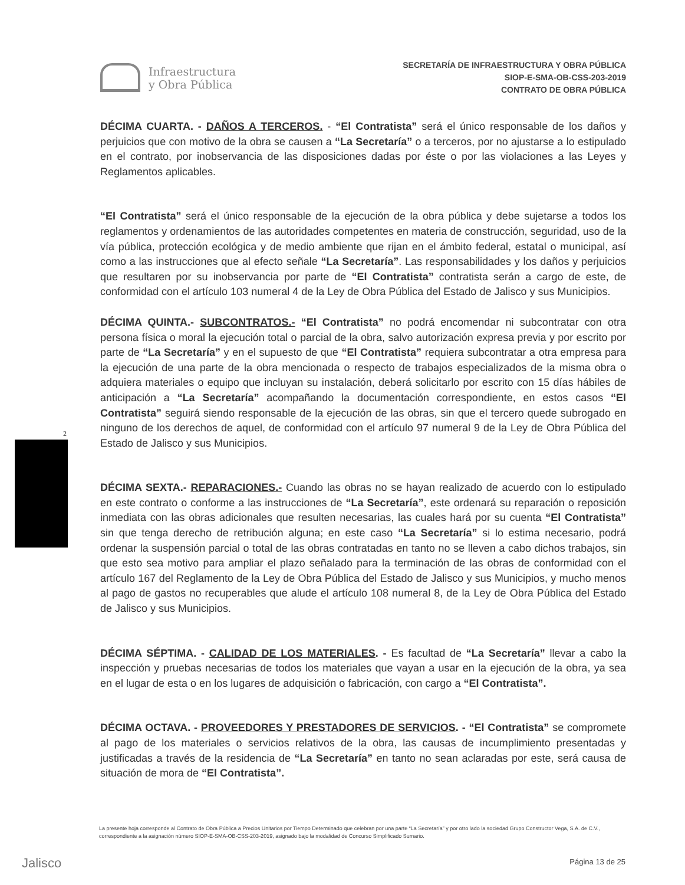Infraestructura
y Obra Pública
SECRETARÍA DE INFRAESTRUCTURA Y OBRA PÚBLICA
SIOP-E-SMA-OB-CSS-203-2019
CONTRATO DE OBRA PÚBLICA
2
DÉCIMA CUARTA. - DAÑOS A TERCEROS. - “El Contratista” será el único responsable de los daños y perjuicios que con motivo de la obra se causen a “La Secretaría” o a terceros, por no ajustarse a lo estipulado en el contrato, por inobservancia de las disposiciones dadas por éste o por las violaciones a las Leyes y Reglamentos aplicables.
“El Contratista” será el único responsable de la ejecución de la obra pública y debe sujetarse a todos los reglamentos y ordenamientos de las autoridades competentes en materia de construcción, seguridad, uso de la vía pública, protección ecológica y de medio ambiente que rijan en el ámbito federal, estatal o municipal, así como a las instrucciones que al efecto señale “La Secretaría”. Las responsabilidades y los daños y perjuicios que resultaren por su inobservancia por parte de “El Contratista” contratista serán a cargo de este, de conformidad con el artículo 103 numeral 4 de la Ley de Obra Pública del Estado de Jalisco y sus Municipios.
DÉCIMA QUINTA.- SUBCONTRATOS.- “El Contratista” no podrá encomendar ni subcontratar con otra persona física o moral la ejecución total o parcial de la obra, salvo autorización expresa previa y por escrito por parte de “La Secretaría” y en el supuesto de que “El Contratista” requiera subcontratar a otra empresa para la ejecución de una parte de la obra mencionada o respecto de trabajos especializados de la misma obra o adquiera materiales o equipo que incluyan su instalación, deberá solicitarlo por escrito con 15 días hábiles de anticipación a “La Secretaría” acompañando la documentación correspondiente, en estos casos “El Contratista” seguirá siendo responsable de la ejecución de las obras, sin que el tercero quede subrogado en ninguno de los derechos de aquel, de conformidad con el artículo 97 numeral 9 de la Ley de Obra Pública del Estado de Jalisco y sus Municipios.
DÉCIMA SEXTA.- REPARACIONES.- Cuando las obras no se hayan realizado de acuerdo con lo estipulado en este contrato o conforme a las instrucciones de “La Secretaría”, este ordenará su reparación o reposición inmediata con las obras adicionales que resulten necesarias, las cuales hará por su cuenta “El Contratista” sin que tenga derecho de retribución alguna; en este caso “La Secretaría” si lo estima necesario, podrá ordenar la suspensión parcial o total de las obras contratadas en tanto no se lleven a cabo dichos trabajos, sin que esto sea motivo para ampliar el plazo señalado para la terminación de las obras de conformidad con el artículo 167 del Reglamento de la Ley de Obra Pública del Estado de Jalisco y sus Municipios, y mucho menos al pago de gastos no recuperables que alude el artículo 108 numeral 8, de la Ley de Obra Pública del Estado de Jalisco y sus Municipios.
DÉCIMA SÉPTIMA. - CALIDAD DE LOS MATERIALES. - Es facultad de “La Secretaría” llevar a cabo la inspección y pruebas necesarias de todos los materiales que vayan a usar en la ejecución de la obra, ya sea en el lugar de esta o en los lugares de adquisición o fabricación, con cargo a “El Contratista”.
DÉCIMA OCTAVA. - PROVEEDORES Y PRESTADORES DE SERVICIOS. - “El Contratista” se compromete al pago de los materiales o servicios relativos de la obra, las causas de incumplimiento presentadas y justificadas a través de la residencia de “La Secretaría” en tanto no sean aclaradas por este, será causa de situación de mora de “El Contratista”.
La presente hoja corresponde al Contrato de Obra Pública a Precios Unitarios por Tiempo Determinado que celebran por una parte “La Secretaría” y por otro lado la sociedad Grupo Constructor Vega, S.A. de C.V., correspondiente a la asignación número SIOP-E-SMA-OB-CSS-203-2019, asignado bajo la modalidad de Concurso Simplificado Sumario.
Jalisco Página 13 de 25